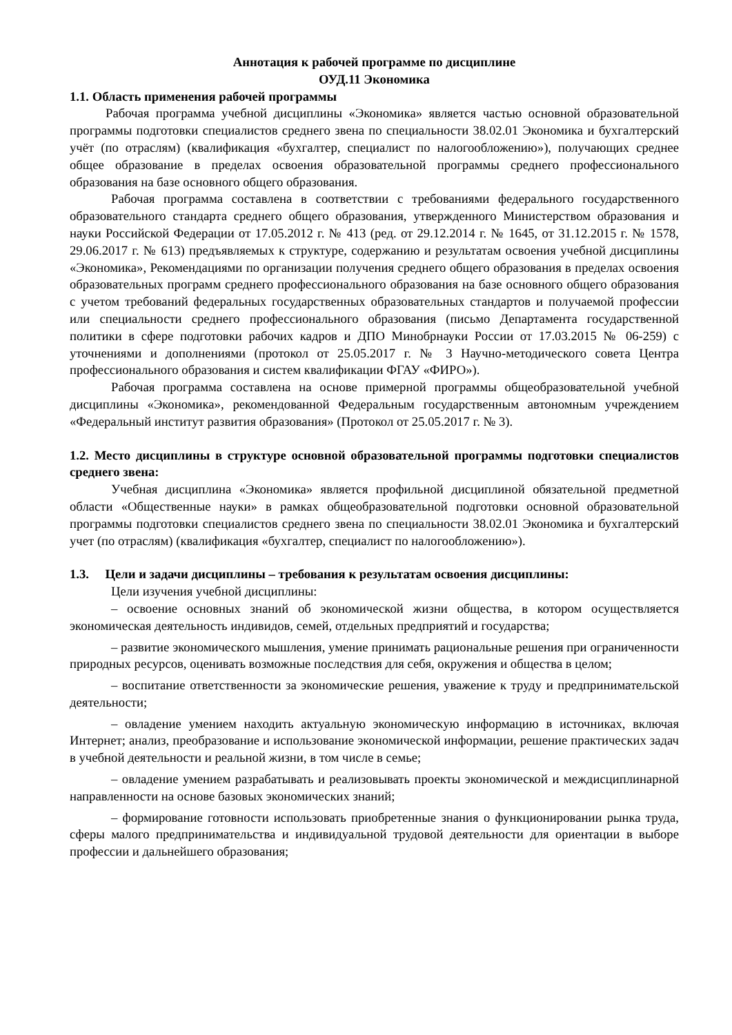Аннотация к рабочей программе по дисциплине
ОУД.11 Экономика
1.1. Область применения рабочей программы
Рабочая программа учебной дисциплины «Экономика» является частью основной образовательной программы подготовки специалистов среднего звена по специальности 38.02.01 Экономика и бухгалтерский учёт (по отраслям) (квалификация «бухгалтер, специалист по налогообложению»), получающих среднее общее образование в пределах освоения образовательной программы среднего профессионального образования на базе основного общего образования.
Рабочая программа составлена в соответствии с требованиями федерального государственного образовательного стандарта среднего общего образования, утвержденного Министерством образования и науки Российской Федерации от 17.05.2012 г. № 413 (ред. от 29.12.2014 г. № 1645, от 31.12.2015 г. № 1578, 29.06.2017 г. № 613) предъявляемых к структуре, содержанию и результатам освоения учебной дисциплины «Экономика», Рекомендациями по организации получения среднего общего образования в пределах освоения образовательных программ среднего профессионального образования на базе основного общего образования с учетом требований федеральных государственных образовательных стандартов и получаемой профессии или специальности среднего профессионального образования (письмо Департамента государственной политики в сфере подготовки рабочих кадров и ДПО Минобрнауки России от 17.03.2015 № 06-259) с уточнениями и дополнениями (протокол от 25.05.2017 г. № 3 Научно-методического совета Центра профессионального образования и систем квалификации ФГАУ «ФИРО»).
Рабочая программа составлена на основе примерной программы общеобразовательной учебной дисциплины «Экономика», рекомендованной Федеральным государственным автономным учреждением «Федеральный институт развития образования» (Протокол от 25.05.2017 г. № 3).
1.2. Место дисциплины в структуре основной образовательной программы подготовки специалистов среднего звена:
Учебная дисциплина «Экономика» является профильной дисциплиной обязательной предметной области «Общественные науки» в рамках общеобразовательной подготовки основной образовательной программы подготовки специалистов среднего звена по специальности 38.02.01 Экономика и бухгалтерский учет (по отраслям) (квалификация «бухгалтер, специалист по налогообложению»).
1.3. Цели и задачи дисциплины – требования к результатам освоения дисциплины:
Цели изучения учебной дисциплины:
– освоение основных знаний об экономической жизни общества, в котором осуществляется экономическая деятельность индивидов, семей, отдельных предприятий и государства;
– развитие экономического мышления, умение принимать рациональные решения при ограниченности природных ресурсов, оценивать возможные последствия для себя, окружения и общества в целом;
– воспитание ответственности за экономические решения, уважение к труду и предпринимательской деятельности;
– овладение умением находить актуальную экономическую информацию в источниках, включая Интернет; анализ, преобразование и использование экономической информации, решение практических задач в учебной деятельности и реальной жизни, в том числе в семье;
– овладение умением разрабатывать и реализовывать проекты экономической и междисциплинарной направленности на основе базовых экономических знаний;
– формирование готовности использовать приобретенные знания о функционировании рынка труда, сферы малого предпринимательства и индивидуальной трудовой деятельности для ориентации в выборе профессии и дальнейшего образования;